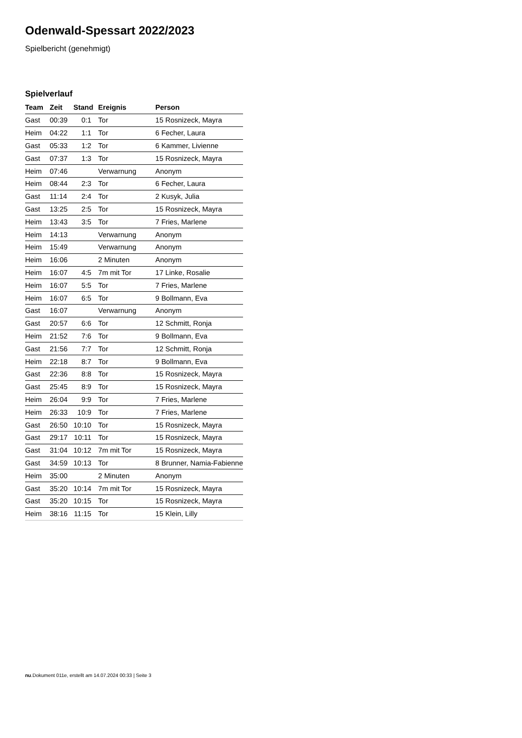Odenwald-Spessart 2022/2023
Spielbericht (genehmigt)
Spielverlauf
| Team | Zeit | Stand | Ereignis | Person |
| --- | --- | --- | --- | --- |
| Gast | 00:39 | 0:1 | Tor | 15 Rosnizeck, Mayra |
| Heim | 04:22 | 1:1 | Tor | 6 Fecher, Laura |
| Gast | 05:33 | 1:2 | Tor | 6 Kammer, Livienne |
| Gast | 07:37 | 1:3 | Tor | 15 Rosnizeck, Mayra |
| Heim | 07:46 | | Verwarnung | Anonym |
| Heim | 08:44 | 2:3 | Tor | 6 Fecher, Laura |
| Gast | 11:14 | 2:4 | Tor | 2 Kusyk, Julia |
| Gast | 13:25 | 2:5 | Tor | 15 Rosnizeck, Mayra |
| Heim | 13:43 | 3:5 | Tor | 7 Fries, Marlene |
| Heim | 14:13 | | Verwarnung | Anonym |
| Heim | 15:49 | | Verwarnung | Anonym |
| Heim | 16:06 | | 2 Minuten | Anonym |
| Heim | 16:07 | 4:5 | 7m mit Tor | 17 Linke, Rosalie |
| Heim | 16:07 | 5:5 | Tor | 7 Fries, Marlene |
| Heim | 16:07 | 6:5 | Tor | 9 Bollmann, Eva |
| Gast | 16:07 | | Verwarnung | Anonym |
| Gast | 20:57 | 6:6 | Tor | 12 Schmitt, Ronja |
| Heim | 21:52 | 7:6 | Tor | 9 Bollmann, Eva |
| Gast | 21:56 | 7:7 | Tor | 12 Schmitt, Ronja |
| Heim | 22:18 | 8:7 | Tor | 9 Bollmann, Eva |
| Gast | 22:36 | 8:8 | Tor | 15 Rosnizeck, Mayra |
| Gast | 25:45 | 8:9 | Tor | 15 Rosnizeck, Mayra |
| Heim | 26:04 | 9:9 | Tor | 7 Fries, Marlene |
| Heim | 26:33 | 10:9 | Tor | 7 Fries, Marlene |
| Gast | 26:50 | 10:10 | Tor | 15 Rosnizeck, Mayra |
| Gast | 29:17 | 10:11 | Tor | 15 Rosnizeck, Mayra |
| Gast | 31:04 | 10:12 | 7m mit Tor | 15 Rosnizeck, Mayra |
| Gast | 34:59 | 10:13 | Tor | 8 Brunner, Namia-Fabienne |
| Heim | 35:00 | | 2 Minuten | Anonym |
| Gast | 35:20 | 10:14 | 7m mit Tor | 15 Rosnizeck, Mayra |
| Gast | 35:20 | 10:15 | Tor | 15 Rosnizeck, Mayra |
| Heim | 38:16 | 11:15 | Tor | 15 Klein, Lilly |
nu.Dokument 011e, erstellt am 14.07.2024 00:33 | Seite 3